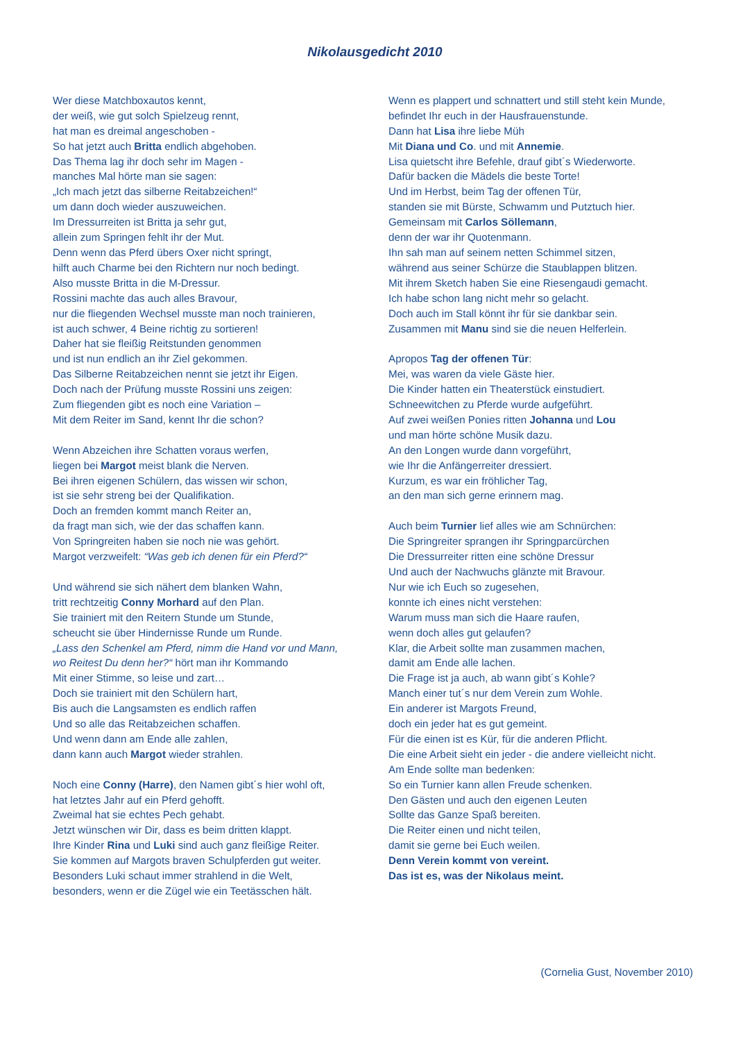Nikolausgedicht 2010
Wer diese Matchboxautos kennt,
der weiß, wie gut solch Spielzeug rennt,
hat man es dreimal angeschoben -
So hat jetzt auch Britta endlich abgehoben.
Das Thema lag ihr doch sehr im Magen -
manches Mal hörte man sie sagen:
„Ich mach jetzt das silberne Reitabzeichen!“
um dann doch wieder auszuweichen.
Im Dressurreiten ist Britta ja sehr gut,
allein zum Springen fehlt ihr der Mut.
Denn wenn das Pferd übers Oxer nicht springt,
hilft auch Charme bei den Richtern nur noch bedingt.
Also musste Britta in die M-Dressur.
Rossini machte das auch alles Bravour,
nur die fliegenden Wechsel musste man noch trainieren,
ist auch schwer, 4 Beine richtig zu sortieren!
Daher hat sie fleißig Reitstunden genommen
und ist nun endlich an ihr Ziel gekommen.
Das Silberne Reitabzeichen nennt sie jetzt ihr Eigen.
Doch nach der Prüfung musste Rossini uns zeigen:
Zum fliegenden gibt es noch eine Variation –
Mit dem Reiter im Sand, kennt Ihr die schon?
Wenn Abzeichen ihre Schatten voraus werfen,
liegen bei Margot meist blank die Nerven.
Bei ihren eigenen Schülern, das wissen wir schon,
ist sie sehr streng bei der Qualifikation.
Doch an fremden kommt manch Reiter an,
da fragt man sich, wie der das schaffen kann.
Von Springreiten haben sie noch nie was gehört.
Margot verzweifelt: “Was geb ich denen für ein Pferd?“
Und während sie sich nähert dem blanken Wahn,
tritt rechtzeitig Conny Morhard auf den Plan.
Sie trainiert mit den Reitern Stunde um Stunde,
scheucht sie über Hindernisse Runde um Runde.
„Lass den Schenkel am Pferd, nimm die Hand vor und Mann,
wo Reitest Du denn her?“ hört man ihr Kommando
Mit einer Stimme, so leise und zart…
Doch sie trainiert mit den Schülern hart,
Bis auch die Langsamsten es endlich raffen
Und so alle das Reitabzeichen schaffen.
Und wenn dann am Ende alle zahlen,
dann kann auch Margot wieder strahlen.
Noch eine Conny (Harre), den Namen gibt´s hier wohl oft,
hat letztes Jahr auf ein Pferd gehofft.
Zweimal hat sie echtes Pech gehabt.
Jetzt wünschen wir Dir, dass es beim dritten klappt.
Ihre Kinder Rina und Luki sind auch ganz fleißige Reiter.
Sie kommen auf Margots braven Schulpferden gut weiter.
Besonders Luki schaut immer strahlend in die Welt,
besonders, wenn er die Zügel wie ein Teetässchen hält.
Wenn es plappert und schnattert und still steht kein Munde,
befindet Ihr euch in der Hausfrauenstunde.
Dann hat Lisa ihre liebe Müh
Mit Diana und Co. und mit Annemie.
Lisa quietscht ihre Befehle, drauf gibt´s Wiederworte.
Dafür backen die Mädels die beste Torte!
Und im Herbst, beim Tag der offenen Tür,
standen sie mit Bürste, Schwamm und Putztuch hier.
Gemeinsam mit Carlos Söllemann,
denn der war ihr Quotenmann.
Ihn sah man auf seinem netten Schimmel sitzen,
während aus seiner Schürze die Staublappen blitzen.
Mit ihrem Sketch haben Sie eine Riesengaudi gemacht.
Ich habe schon lang nicht mehr so gelacht.
Doch auch im Stall könnt ihr für sie dankbar sein.
Zusammen mit Manu sind sie die neuen Helferlein.
Apropos Tag der offenen Tür:
Mei, was waren da viele Gäste hier.
Die Kinder hatten ein Theaterstück einstudiert.
Schneewitchen zu Pferde wurde aufgeführt.
Auf zwei weißen Ponies ritten Johanna und Lou
und man hörte schöne Musik dazu.
An den Longen wurde dann vorgeführt,
wie Ihr die Anfängerreiter dressiert.
Kurzum, es war ein fröhlicher Tag,
an den man sich gerne erinnern mag.
Auch beim Turnier lief alles wie am Schnürchen:
Die Springreiter sprangen ihr Springparcürchen
Die Dressurreiter ritten eine schöne Dressur
Und auch der Nachwuchs glänzte mit Bravour.
Nur wie ich Euch so zugesehen,
konnte ich eines nicht verstehen:
Warum muss man sich die Haare raufen,
wenn doch alles gut gelaufen?
Klar, die Arbeit sollte man zusammen machen,
damit am Ende alle lachen.
Die Frage ist ja auch, ab wann gibt´s Kohle?
Manch einer tut´s nur dem Verein zum Wohle.
Ein anderer ist Margots Freund,
doch ein jeder hat es gut gemeint.
Für die einen ist es Kür, für die anderen Pflicht.
Die eine Arbeit sieht ein jeder - die andere vielleicht nicht.
Am Ende sollte man bedenken:
So ein Turnier kann allen Freude schenken.
Den Gästen und auch den eigenen Leuten
Sollte das Ganze Spaß bereiten.
Die Reiter einen und nicht teilen,
damit sie gerne bei Euch weilen.
Denn Verein kommt von vereint.
Das ist es, was der Nikolaus meint.
(Cornelia Gust, November 2010)